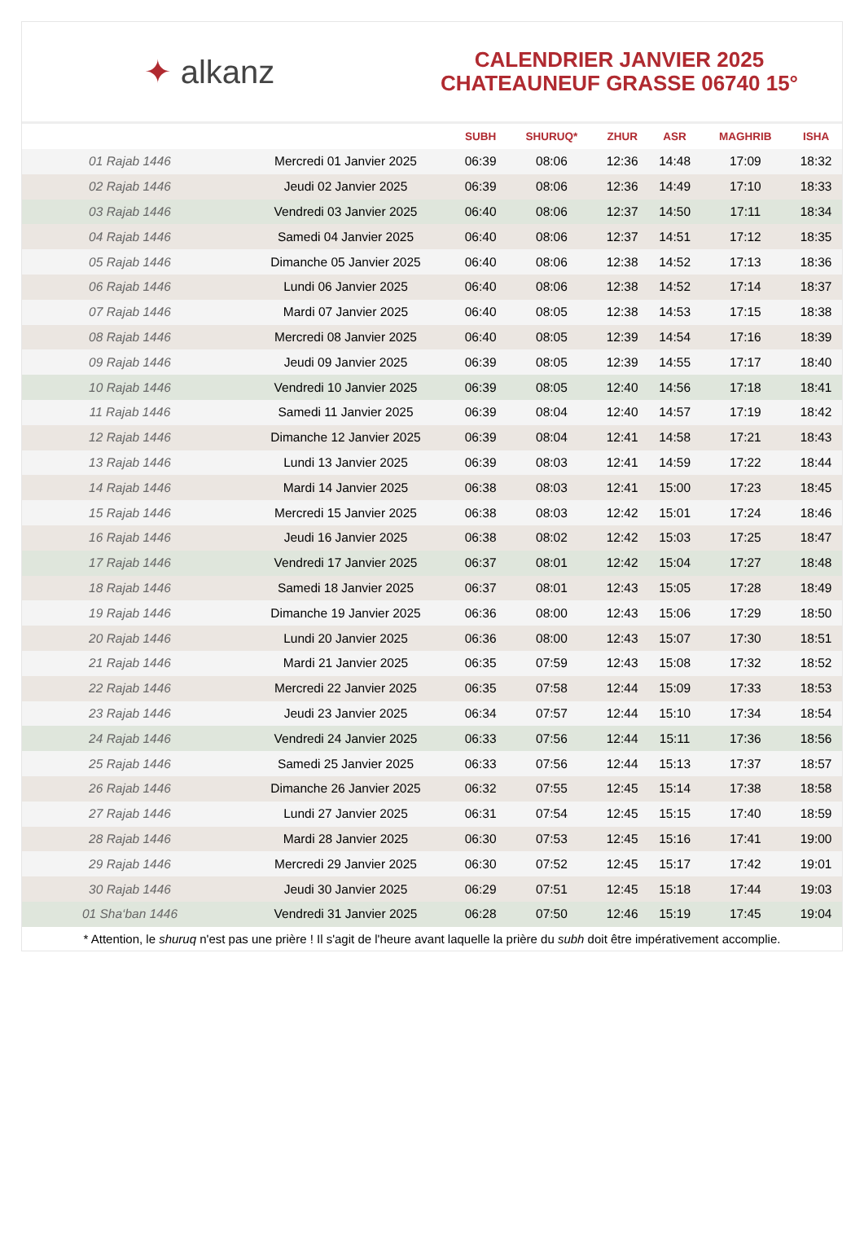✦ alkanz
CALENDRIER JANVIER 2025
CHATEAUNEUF GRASSE 06740 15°
| | | SUBH | SHURUQ* | ZHUR | ASR | MAGHRIB | ISHA |
| --- | --- | --- | --- | --- | --- | --- | --- |
| 01 Rajab 1446 | Mercredi 01 Janvier 2025 | 06:39 | 08:06 | 12:36 | 14:48 | 17:09 | 18:32 |
| 02 Rajab 1446 | Jeudi 02 Janvier 2025 | 06:39 | 08:06 | 12:36 | 14:49 | 17:10 | 18:33 |
| 03 Rajab 1446 | Vendredi 03 Janvier 2025 | 06:40 | 08:06 | 12:37 | 14:50 | 17:11 | 18:34 |
| 04 Rajab 1446 | Samedi 04 Janvier 2025 | 06:40 | 08:06 | 12:37 | 14:51 | 17:12 | 18:35 |
| 05 Rajab 1446 | Dimanche 05 Janvier 2025 | 06:40 | 08:06 | 12:38 | 14:52 | 17:13 | 18:36 |
| 06 Rajab 1446 | Lundi 06 Janvier 2025 | 06:40 | 08:06 | 12:38 | 14:52 | 17:14 | 18:37 |
| 07 Rajab 1446 | Mardi 07 Janvier 2025 | 06:40 | 08:05 | 12:38 | 14:53 | 17:15 | 18:38 |
| 08 Rajab 1446 | Mercredi 08 Janvier 2025 | 06:40 | 08:05 | 12:39 | 14:54 | 17:16 | 18:39 |
| 09 Rajab 1446 | Jeudi 09 Janvier 2025 | 06:39 | 08:05 | 12:39 | 14:55 | 17:17 | 18:40 |
| 10 Rajab 1446 | Vendredi 10 Janvier 2025 | 06:39 | 08:05 | 12:40 | 14:56 | 17:18 | 18:41 |
| 11 Rajab 1446 | Samedi 11 Janvier 2025 | 06:39 | 08:04 | 12:40 | 14:57 | 17:19 | 18:42 |
| 12 Rajab 1446 | Dimanche 12 Janvier 2025 | 06:39 | 08:04 | 12:41 | 14:58 | 17:21 | 18:43 |
| 13 Rajab 1446 | Lundi 13 Janvier 2025 | 06:39 | 08:03 | 12:41 | 14:59 | 17:22 | 18:44 |
| 14 Rajab 1446 | Mardi 14 Janvier 2025 | 06:38 | 08:03 | 12:41 | 15:00 | 17:23 | 18:45 |
| 15 Rajab 1446 | Mercredi 15 Janvier 2025 | 06:38 | 08:03 | 12:42 | 15:01 | 17:24 | 18:46 |
| 16 Rajab 1446 | Jeudi 16 Janvier 2025 | 06:38 | 08:02 | 12:42 | 15:03 | 17:25 | 18:47 |
| 17 Rajab 1446 | Vendredi 17 Janvier 2025 | 06:37 | 08:01 | 12:42 | 15:04 | 17:27 | 18:48 |
| 18 Rajab 1446 | Samedi 18 Janvier 2025 | 06:37 | 08:01 | 12:43 | 15:05 | 17:28 | 18:49 |
| 19 Rajab 1446 | Dimanche 19 Janvier 2025 | 06:36 | 08:00 | 12:43 | 15:06 | 17:29 | 18:50 |
| 20 Rajab 1446 | Lundi 20 Janvier 2025 | 06:36 | 08:00 | 12:43 | 15:07 | 17:30 | 18:51 |
| 21 Rajab 1446 | Mardi 21 Janvier 2025 | 06:35 | 07:59 | 12:43 | 15:08 | 17:32 | 18:52 |
| 22 Rajab 1446 | Mercredi 22 Janvier 2025 | 06:35 | 07:58 | 12:44 | 15:09 | 17:33 | 18:53 |
| 23 Rajab 1446 | Jeudi 23 Janvier 2025 | 06:34 | 07:57 | 12:44 | 15:10 | 17:34 | 18:54 |
| 24 Rajab 1446 | Vendredi 24 Janvier 2025 | 06:33 | 07:56 | 12:44 | 15:11 | 17:36 | 18:56 |
| 25 Rajab 1446 | Samedi 25 Janvier 2025 | 06:33 | 07:56 | 12:44 | 15:13 | 17:37 | 18:57 |
| 26 Rajab 1446 | Dimanche 26 Janvier 2025 | 06:32 | 07:55 | 12:45 | 15:14 | 17:38 | 18:58 |
| 27 Rajab 1446 | Lundi 27 Janvier 2025 | 06:31 | 07:54 | 12:45 | 15:15 | 17:40 | 18:59 |
| 28 Rajab 1446 | Mardi 28 Janvier 2025 | 06:30 | 07:53 | 12:45 | 15:16 | 17:41 | 19:00 |
| 29 Rajab 1446 | Mercredi 29 Janvier 2025 | 06:30 | 07:52 | 12:45 | 15:17 | 17:42 | 19:01 |
| 30 Rajab 1446 | Jeudi 30 Janvier 2025 | 06:29 | 07:51 | 12:45 | 15:18 | 17:44 | 19:03 |
| 01 Sha‘ban 1446 | Vendredi 31 Janvier 2025 | 06:28 | 07:50 | 12:46 | 15:19 | 17:45 | 19:04 |
* Attention, le shuruq n'est pas une prière ! Il s'agit de l'heure avant laquelle la prière du subh doit être impérativement accomplie.